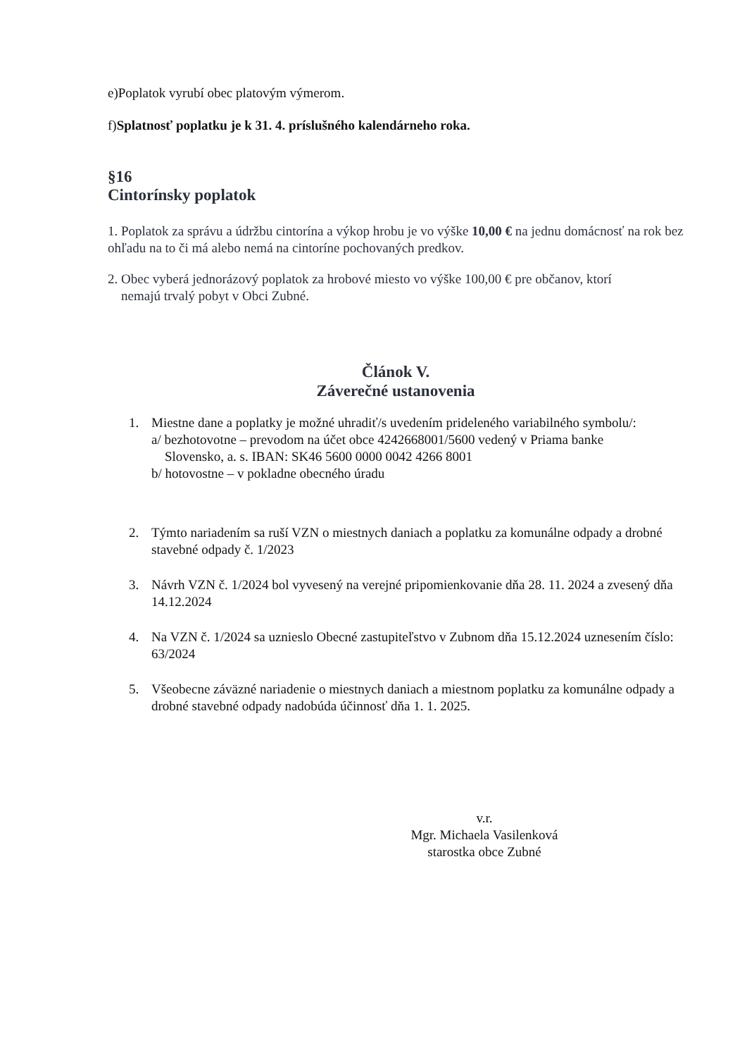e)Poplatok vyrubí obec platovým výmerom.
f)Splatnosť poplatku je k 31. 4. príslušného kalendárneho roka.
§16
Cintorínsky poplatok
1. Poplatok za správu a údržbu cintorína a výkop hrobu je vo výške 10,00 € na jednu domácnosť na rok bez ohľadu na to či má alebo nemá na cintoríne pochovaných predkov.
2. Obec vyberá jednorázový poplatok za hrobové miesto vo výške 100,00 € pre občanov, ktorí
nemajú trvalý pobyt v Obci Zubné.
Článok V.
Záverečné ustanovenia
1. Miestne dane a poplatky je možné uhradiť/s uvedením prideleného variabilného symbolu/:
a/ bezhotovotne – prevodom na účet obce 4242668001/5600 vedený v Priama banke
Slovensko, a. s. IBAN: SK46 5600 0000 0042 4266 8001
b/ hotovostne – v pokladne obecného úradu
2. Týmto nariadením sa ruší VZN o miestnych daniach a poplatku za komunálne odpady a drobné stavebné odpady č. 1/2023
3. Návrh VZN č. 1/2024 bol vyvesený na verejné pripomienkovanie dňa 28. 11. 2024 a zvesený dňa 14.12.2024
4. Na VZN č. 1/2024 sa uznieslo Obecné zastupiteľstvo v Zubnom dňa 15.12.2024 uznesením číslo: 63/2024
5. Všeobecne záväzné nariadenie o miestnych daniach a miestnom poplatku za komunálne odpady a drobné stavebné odpady nadobúda účinnosť dňa 1. 1. 2025.
v.r.
Mgr. Michaela Vasilenková
starostka obce Zubné